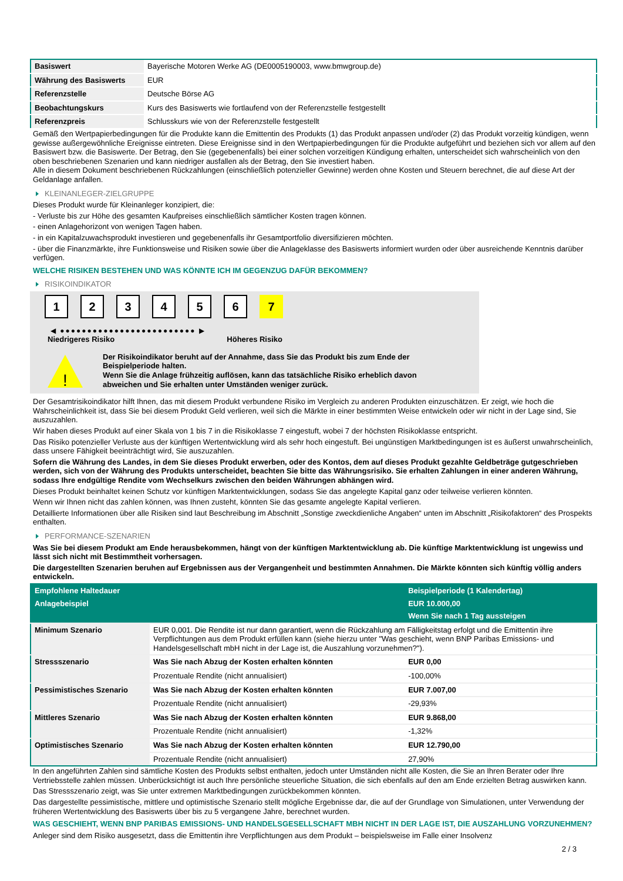| Basiswert | Bayerische Motoren Werke AG (DE0005190003, www.bmwgroup.de) |
| Währung des Basiswerts | EUR |
| Referenzstelle | Deutsche Börse AG |
| Beobachtungskurs | Kurs des Basiswerts wie fortlaufend von der Referenzstelle festgestellt |
| Referenzpreis | Schlusskurs wie von der Referenzstelle festgestellt |
Gemäß den Wertpapierbedingungen für die Produkte kann die Emittentin des Produkts (1) das Produkt anpassen und/oder (2) das Produkt vorzeitig kündigen, wenn gewisse außergewöhnliche Ereignisse eintreten. Diese Ereignisse sind in den Wertpapierbedingungen für die Produkte aufgeführt und beziehen sich vor allem auf den Basiswert bzw. die Basiswerte. Der Betrag, den Sie (gegebenenfalls) bei einer solchen vorzeitigen Kündigung erhalten, unterscheidet sich wahrscheinlich von den oben beschriebenen Szenarien und kann niedriger ausfallen als der Betrag, den Sie investiert haben.
Alle in diesem Dokument beschriebenen Rückzahlungen (einschließlich potenzieller Gewinne) werden ohne Kosten und Steuern berechnet, die auf diese Art der Geldanlage anfallen.
KLEINANLEGER-ZIELGRUPPE
Dieses Produkt wurde für Kleinanleger konzipiert, die:
- Verluste bis zur Höhe des gesamten Kaufpreises einschließlich sämtlicher Kosten tragen können.
- einen Anlagehorizont von wenigen Tagen haben.
- in ein Kapitalzuwachsprodukt investieren und gegebenenfalls ihr Gesamtportfolio diversifizieren möchten.
- über die Finanzmärkte, ihre Funktionsweise und Risiken sowie über die Anlageklasse des Basiswerts informiert wurden oder über ausreichende Kenntnis darüber verfügen.
WELCHE RISIKEN BESTEHEN UND WAS KÖNNTE ICH IM GEGENZUG DAFÜR BEKOMMEN?
RISIKOINDIKATOR
1 2 3 4 5 6 7
◀ ●●●●●●●●●●●●●●●●●●●●●●●●● ▶
Niedrigeres Risiko Höheres Risiko
!
Der Risikoindikator beruht auf der Annahme, dass Sie das Produkt bis zum Ende der Beispielperiode halten.
Wenn Sie die Anlage frühzeitig auflösen, kann das tatsächliche Risiko erheblich davon abweichen und Sie erhalten unter Umständen weniger zurück.
Der Gesamtrisikoindikator hilft Ihnen, das mit diesem Produkt verbundene Risiko im Vergleich zu anderen Produkten einzuschätzen. Er zeigt, wie hoch die Wahrscheinlichkeit ist, dass Sie bei diesem Produkt Geld verlieren, weil sich die Märkte in einer bestimmten Weise entwickeln oder wir nicht in der Lage sind, Sie auszuzahlen.
Wir haben dieses Produkt auf einer Skala von 1 bis 7 in die Risikoklasse 7 eingestuft, wobei 7 der höchsten Risikoklasse entspricht.
Das Risiko potenzieller Verluste aus der künftigen Wertentwicklung wird als sehr hoch eingestuft. Bei ungünstigen Marktbedingungen ist es äußerst unwahrscheinlich, dass unsere Fähigkeit beeinträchtigt wird, Sie auszuzahlen.
Sofern die Währung des Landes, in dem Sie dieses Produkt erwerben, oder des Kontos, dem auf dieses Produkt gezahlte Geldbeträge gutgeschrieben werden, sich von der Währung des Produkts unterscheidet, beachten Sie bitte das Währungsrisiko. Sie erhalten Zahlungen in einer anderen Währung, sodass Ihre endgültige Rendite vom Wechselkurs zwischen den beiden Währungen abhängen wird.
Dieses Produkt beinhaltet keinen Schutz vor künftigen Marktentwicklungen, sodass Sie das angelegte Kapital ganz oder teilweise verlieren könnten.
Wenn wir Ihnen nicht das zahlen können, was Ihnen zusteht, könnten Sie das gesamte angelegte Kapital verlieren.
Detaillierte Informationen über alle Risiken sind laut Beschreibung im Abschnitt „Sonstige zweckdienliche Angaben“ unten im Abschnitt „Risikofaktoren“ des Prospekts enthalten.
PERFORMANCE-SZENARIEN
Was Sie bei diesem Produkt am Ende herausbekommen, hängt von der künftigen Marktentwicklung ab. Die künftige Marktentwicklung ist ungewiss und lässt sich nicht mit Bestimmtheit vorhersagen.
Die dargestellten Szenarien beruhen auf Ergebnissen aus der Vergangenheit und bestimmten Annahmen. Die Märkte könnten sich künftig völlig anders entwickeln.
| Empfohlene Haltedauer | | Beispielperiode (1 Kalendertag) |
| --- | --- | --- |
| Anlagebeispiel | | EUR 10.000,00 |
| | | Wenn Sie nach 1 Tag aussteigen |
| Minimum Szenario | EUR 0,001. Die Rendite ist nur dann garantiert, wenn die Rückzahlung am Fälligkeitstag erfolgt und die Emittentin ihre Verpflichtungen aus dem Produkt erfüllen kann (siehe hierzu unter "Was geschieht, wenn BNP Paribas Emissions- und Handelsgesellschaft mbH nicht in der Lage ist, die Auszahlung vorzunehmen?"). | |
| Stressszenario | Was Sie nach Abzug der Kosten erhalten könnten | EUR 0,00 |
| | Prozentuale Rendite (nicht annualisiert) | -100,00% |
| Pessimistisches Szenario | Was Sie nach Abzug der Kosten erhalten könnten | EUR 7.007,00 |
| | Prozentuale Rendite (nicht annualisiert) | -29,93% |
| Mittleres Szenario | Was Sie nach Abzug der Kosten erhalten könnten | EUR 9.868,00 |
| | Prozentuale Rendite (nicht annualisiert) | -1,32% |
| Optimistisches Szenario | Was Sie nach Abzug der Kosten erhalten könnten | EUR 12.790,00 |
| | Prozentuale Rendite (nicht annualisiert) | 27,90% |
In den angeführten Zahlen sind sämtliche Kosten des Produkts selbst enthalten, jedoch unter Umständen nicht alle Kosten, die Sie an Ihren Berater oder Ihre Vertriebsstelle zahlen müssen. Unberücksichtigt ist auch Ihre persönliche steuerliche Situation, die sich ebenfalls auf den am Ende erzielten Betrag auswirken kann.
Das Stressszenario zeigt, was Sie unter extremen Marktbedingungen zurückbekommen könnten.
Das dargestellte pessimistische, mittlere und optimistische Szenario stellt mögliche Ergebnisse dar, die auf der Grundlage von Simulationen, unter Verwendung der früheren Wertentwicklung des Basiswerts über bis zu 5 vergangene Jahre, berechnet wurden.
WAS GESCHIEHT, WENN BNP PARIBAS EMISSIONS- UND HANDELSGESELLSCHAFT MBH NICHT IN DER LAGE IST, DIE AUSZAHLUNG VORZUNEHMEN?
Anleger sind dem Risiko ausgesetzt, dass die Emittentin ihre Verpflichtungen aus dem Produkt – beispielsweise im Falle einer Insolvenz
2 / 3